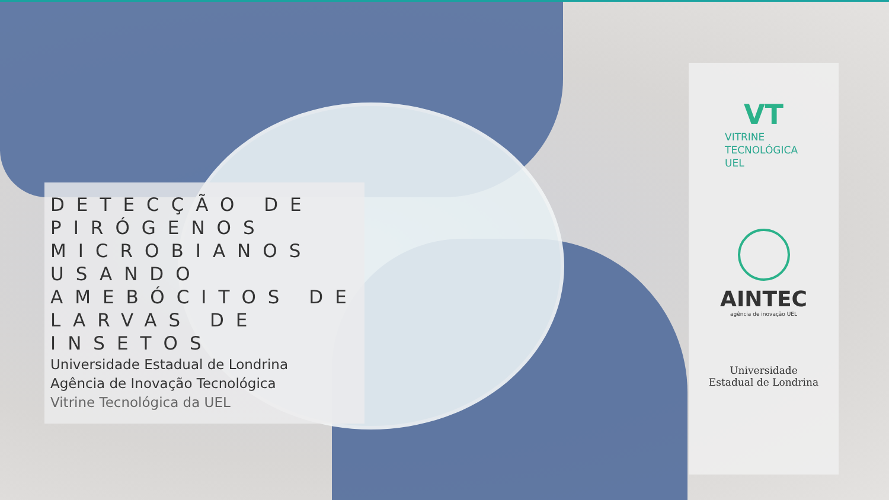DETECÇÃO DE PIRÓGENOS MICROBIANOS USANDO AMEBÓCITOS DE LARVAS DE INSETOS
Universidade Estadual de Londrina
Agência de Inovação Tecnológica
Vitrine Tecnológica da UEL
VT
VITRINE
TECNOLÓGICA
UEL
AINTEC
agência de inovação UEL
Universidade
Estadual de Londrina